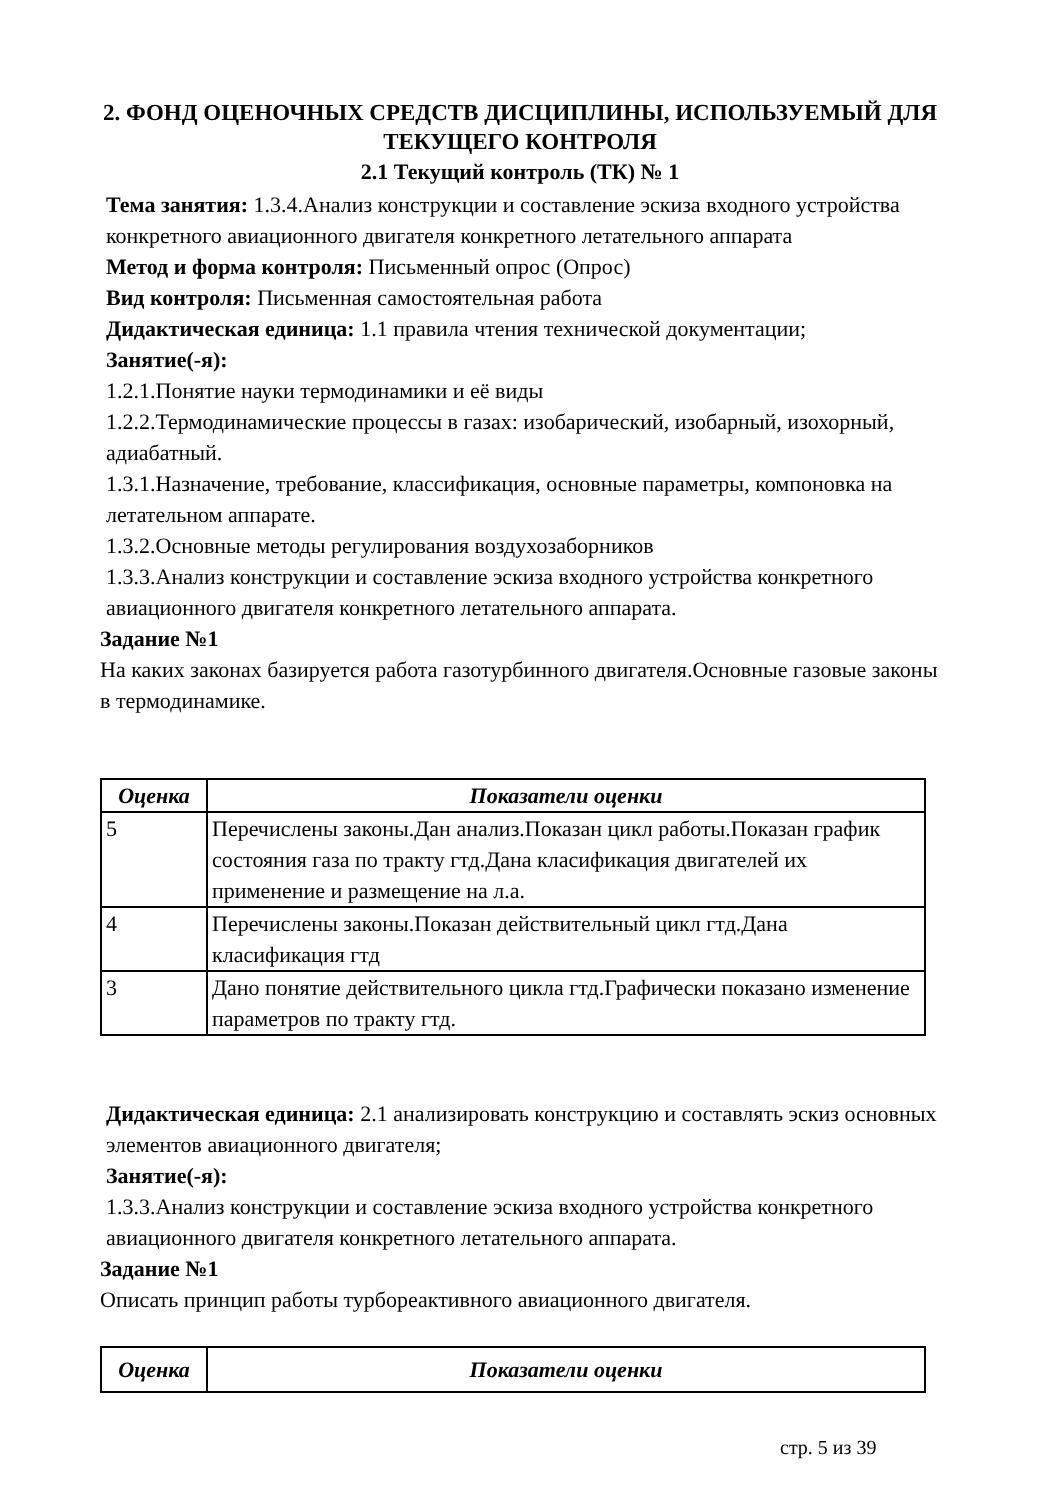2. ФОНД ОЦЕНОЧНЫХ СРЕДСТВ ДИСЦИПЛИНЫ, ИСПОЛЬЗУЕМЫЙ ДЛЯ ТЕКУЩЕГО КОНТРОЛЯ
2.1 Текущий контроль (ТК) № 1
Тема занятия: 1.3.4.Анализ конструкции и составление эскиза входного устройства конкретного авиационного двигателя конкретного летательного аппарата
Метод и форма контроля: Письменный опрос (Опрос)
Вид контроля: Письменная самостоятельная работа
Дидактическая единица: 1.1 правила чтения технической документации;
Занятие(-я):
1.2.1.Понятие науки термодинамики и её виды
1.2.2.Термодинамические процессы в газах: изобарический, изобарный, изохорный, адиабатный.
1.3.1.Назначение, требование, классификация, основные параметры, компоновка на летательном аппарате.
1.3.2.Основные методы регулирования воздухозаборников
1.3.3.Анализ конструкции и составление эскиза входного устройства конкретного авиационного двигателя конкретного летательного аппарата.
Задание №1
На каких законах базируется работа газотурбинного двигателя.Основные газовые законы в термодинамике.
| Оценка | Показатели оценки |
| --- | --- |
| 5 | Перечислены законы.Дан анализ.Показан цикл работы.Показан график состояния газа по тракту гтд.Дана класификация двигателей их применение и размещение на л.а. |
| 4 | Перечислены законы.Показан действительный цикл гтд.Дана класификация гтд |
| 3 | Дано понятие действительного цикла гтд.Графически показано изменение параметров по тракту гтд. |
Дидактическая единица: 2.1 анализировать конструкцию и составлять эскиз основных элементов авиационного двигателя;
Занятие(-я):
1.3.3.Анализ конструкции и составление эскиза входного устройства конкретного авиационного двигателя конкретного летательного аппарата.
Задание №1
Описать принцип работы турбореактивного авиационного двигателя.
| Оценка | Показатели оценки |
| --- | --- |
стр. 5 из 39